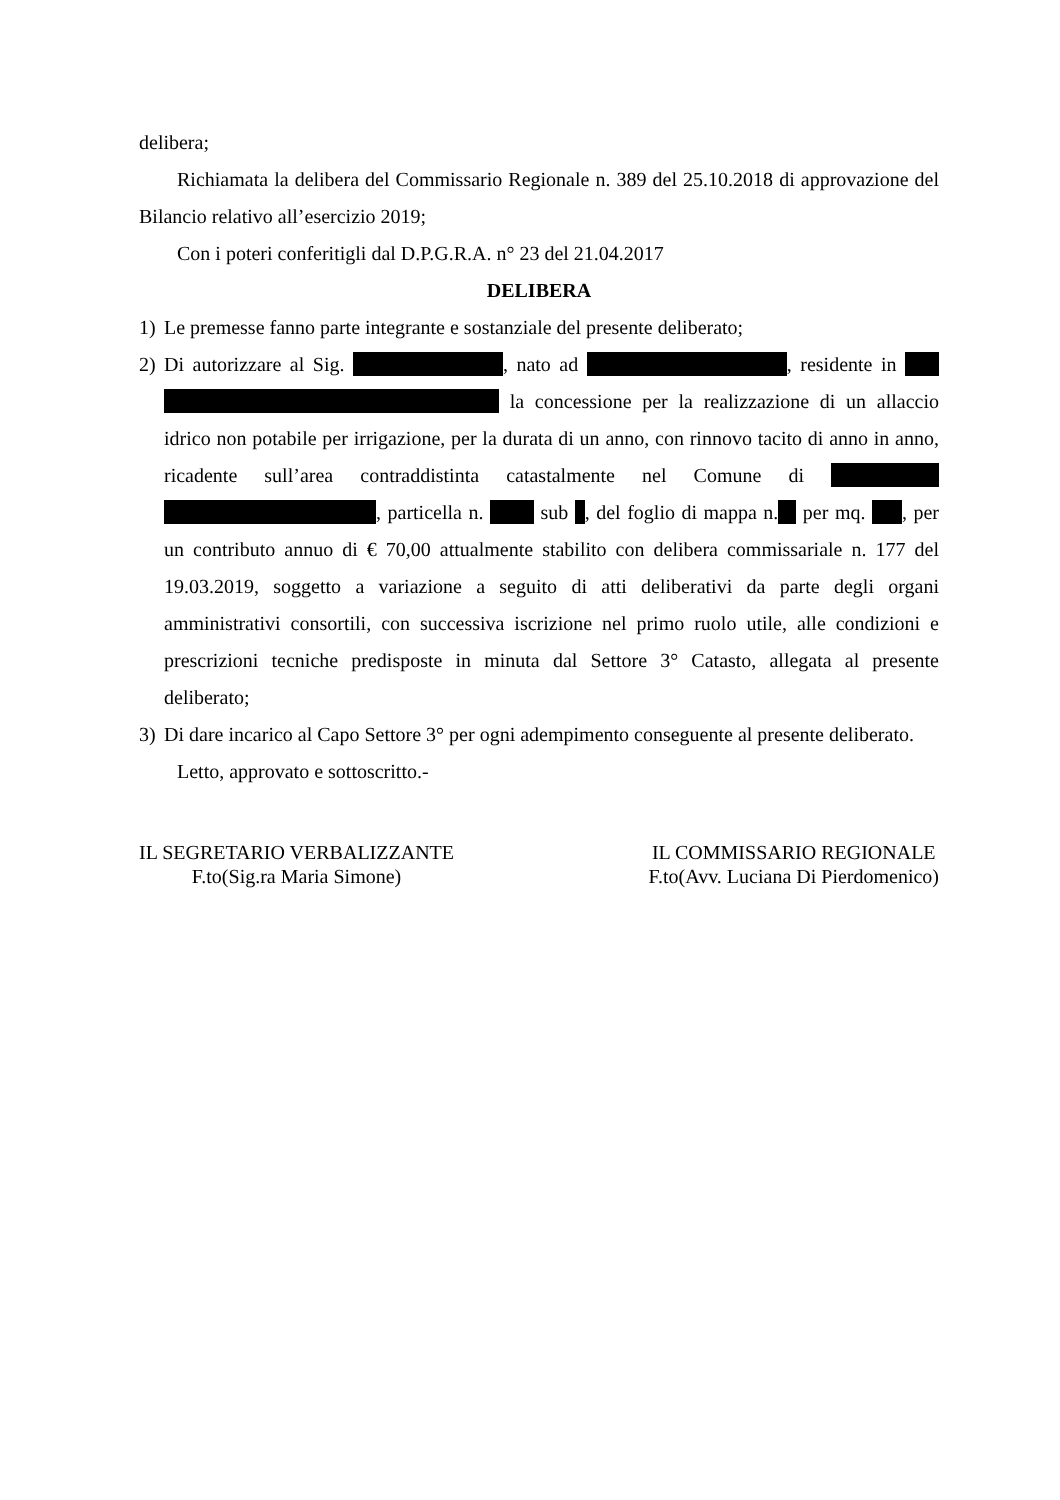delibera;
Richiamata la delibera del Commissario Regionale n. 389 del 25.10.2018 di approvazione del Bilancio relativo all’esercizio 2019;
Con i poteri conferitigli dal D.P.G.R.A. n° 23 del 21.04.2017
DELIBERA
1) Le premesse fanno parte integrante e sostanziale del presente deliberato;
2) Di autorizzare al Sig. , nato ad , residente in la concessione per la realizzazione di un allaccio idrico non potabile per irrigazione, per la durata di un anno, con rinnovo tacito di anno in anno, ricadente sull’area contraddistinta catastalmente nel Comune di , particella n. sub , del foglio di mappa n. per mq. , per un contributo annuo di € 70,00 attualmente stabilito con delibera commissariale n. 177 del 19.03.2019, soggetto a variazione a seguito di atti deliberativi da parte degli organi amministrativi consortili, con successiva iscrizione nel primo ruolo utile, alle condizioni e prescrizioni tecniche predisposte in minuta dal Settore 3° Catasto, allegata al presente deliberato;
3) Di dare incarico al Capo Settore 3° per ogni adempimento conseguente al presente deliberato.
Letto, approvato e sottoscritto.-
IL SEGRETARIO VERBALIZZANTE
F.to(Sig.ra Maria Simone)
IL COMMISSARIO REGIONALE
F.to(Avv. Luciana Di Pierdomenico)